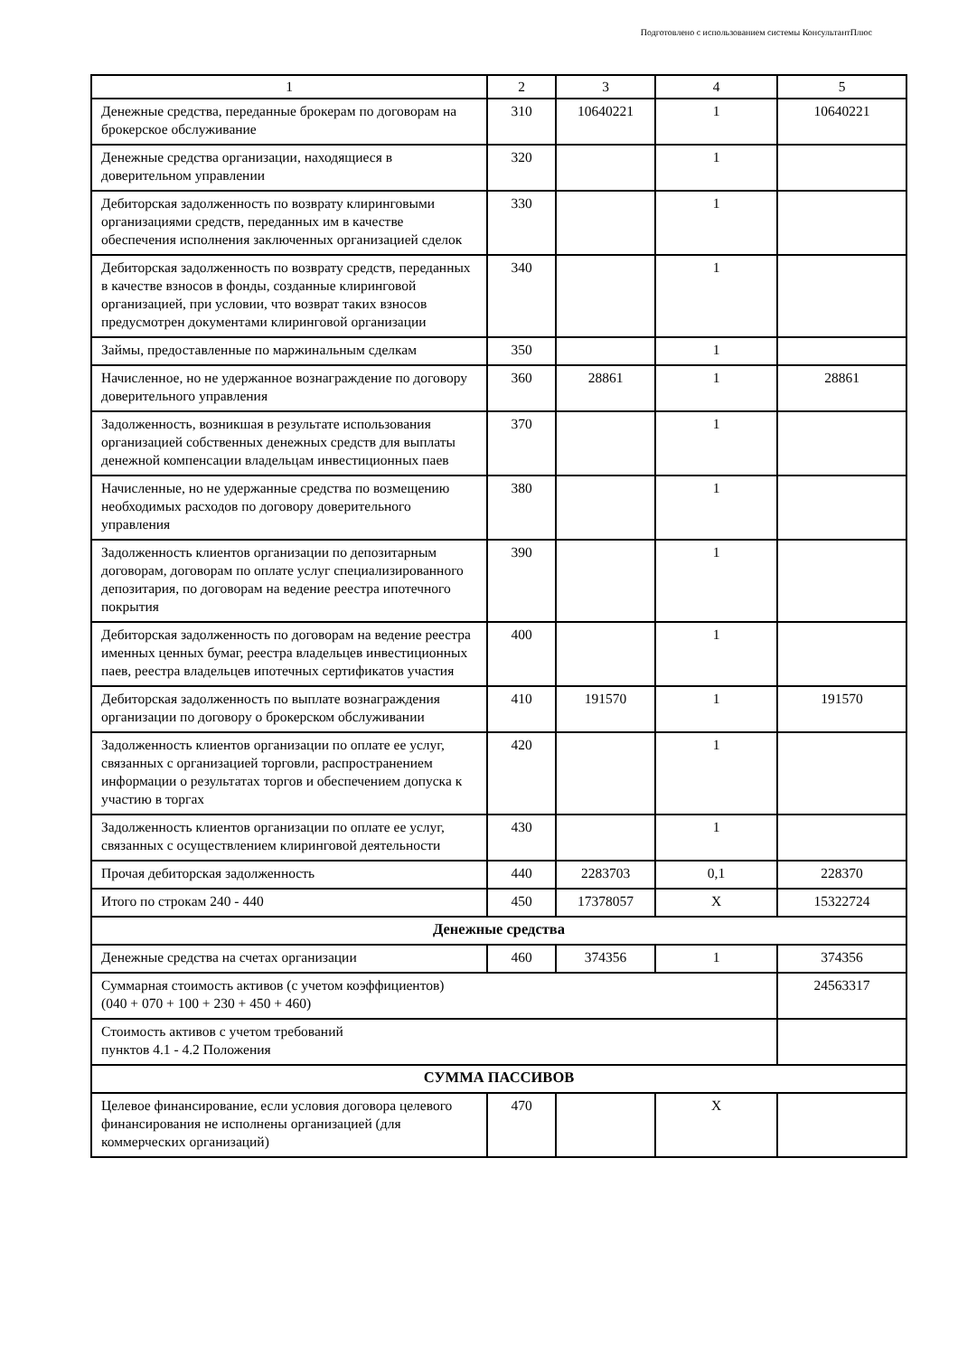Подготовлено с использованием системы КонсультантПлюс
| 1 | 2 | 3 | 4 | 5 |
| Денежные средства, переданные брокерам по договорам на брокерское обслуживание | 310 | 10640221 | 1 | 10640221 |
| Денежные средства организации, находящиеся в доверительном управлении | 320 | | 1 | |
| Дебиторская задолженность по возврату клиринговыми организациями средств, переданных им в качестве обеспечения исполнения заключенных организацией сделок | 330 | | 1 | |
| Дебиторская задолженность по возврату средств, переданных в качестве взносов в фонды, созданные клиринговой организацией, при условии, что возврат таких взносов предусмотрен документами клиринговой организации | 340 | | 1 | |
| Займы, предоставленные по маржинальным сделкам | 350 | | 1 | |
| Начисленное, но не удержанное вознаграждение по договору доверительного управления | 360 | 28861 | 1 | 28861 |
| Задолженность, возникшая в результате использования организацией собственных денежных средств для выплаты денежной компенсации владельцам инвестиционных паев | 370 | | 1 | |
| Начисленные, но не удержанные средства по возмещению необходимых расходов по договору доверительного управления | 380 | | 1 | |
| Задолженность клиентов организации по депозитарным договорам, договорам по оплате услуг специализированного депозитария, по договорам на ведение реестра ипотечного покрытия | 390 | | 1 | |
| Дебиторская задолженность по договорам на ведение реестра именных ценных бумаг, реестра владельцев инвестиционных паев, реестра владельцев ипотечных сертификатов участия | 400 | | 1 | |
| Дебиторская задолженность по выплате вознаграждения организации по договору о брокерском обслуживании | 410 | 191570 | 1 | 191570 |
| Задолженность клиентов организации по оплате ее услуг, связанных с организацией торговли, распространением информации о результатах торгов и обеспечением допуска к участию в торгах | 420 | | 1 | |
| Задолженность клиентов организации по оплате ее услуг, связанных с осуществлением клиринговой деятельности | 430 | | 1 | |
| Прочая дебиторская задолженность | 440 | 2283703 | 0,1 | 228370 |
| Итого по строкам 240 - 440 | 450 | 17378057 | X | 15322724 |
| Денежные средства | | | | |
| Денежные средства на счетах организации | 460 | 374356 | 1 | 374356 |
| Суммарная стоимость активов (с учетом коэффициентов) (040 + 070 + 100 + 230 + 450 + 460) | | | | 24563317 |
| Стоимость активов с учетом требований пунктов 4.1 - 4.2 Положения | | | | |
| СУММА ПАССИВОВ | | | | |
| Целевое финансирование, если условия договора целевого финансирования не исполнены организацией (для коммерческих организаций) | 470 | | X | |